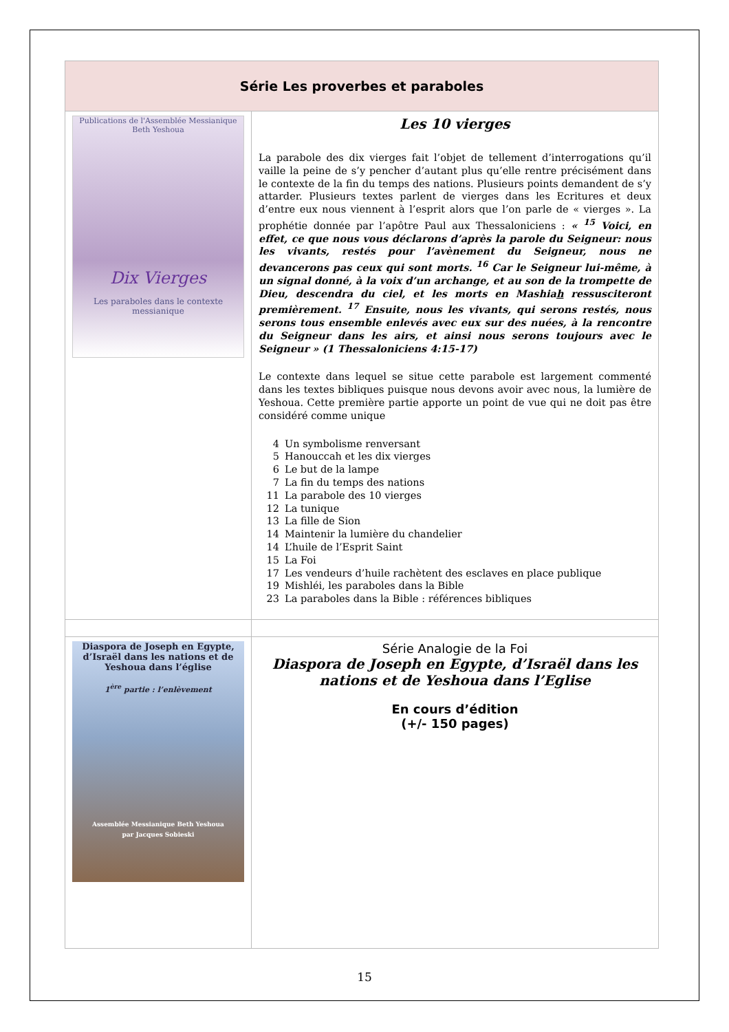| Série Les proverbes et paraboles | |
| --- | --- |
| Publications de l'Assemblée Messianique Beth Yeshoua Dix Vierges Les paraboles dans le contexte messianique | Les 10 vierges La parabole des dix vierges fait l’objet de tellement d’interrogations qu’il vaille la peine de s’y pencher d’autant plus qu’elle rentre précisément dans le contexte de la fin du temps des nations. Plusieurs points demandent de s’y attarder. Plusieurs textes parlent de vierges dans les Ecritures et deux d’entre eux nous viennent à l’esprit alors que l’on parle de « vierges ». La prophétie donnée par l’apôtre Paul aux Thessaloniciens : « <sup>15</sup> Voici, en effet, ce que nous vous déclarons d’après la parole du Seigneur: nous les vivants, restés pour l’avènement du Seigneur, nous ne devancerons pas ceux qui sont morts. <sup>16</sup> Car le Seigneur lui-même, à un signal donné, à la voix d’un archange, et au son de la trompette de Dieu, descendra du ciel, et les morts en Mashia h ressusciteront premièrement. <sup>17</sup> Ensuite, nous les vivants, qui serons restés, nous serons tous ensemble enlevés avec eux sur des nuées, à la rencontre du Seigneur dans les airs, et ainsi nous serons toujours avec le Seigneur » (1 Thessaloniciens 4:15-17) Le contexte dans lequel se situe cette parabole est largement commenté dans les textes bibliques puisque nous devons avoir avec nous, la lumière de Yeshoua. Cette première partie apporte un point de vue qui ne doit pas être considéré comme unique 4 Un symbolisme renversant 5 Hanouccah et les dix vierges 6 Le but de la lampe 7 La fin du temps des nations 11 La parabole des 10 vierges 12 La tunique 13 La fille de Sion 14 Maintenir la lumière du chandelier 14 L’huile de l’Esprit Saint 15 La Foi 17 Les vendeurs d’huile rachètent des esclaves en place publique 19 Mishléi, les paraboles dans la Bible 23 La paraboles dans la Bible : références bibliques |
| Diaspora de Joseph en Egypte, d’Israël dans les nations et de Yeshoua dans l’église 1<sup>ère</sup> partie : l’enlèvement Assemblée Messianique Beth Yeshoua par Jacques Sobieski | Série Analogie de la Foi Diaspora de Joseph en Egypte, d’Israël dans les nations et de Yeshoua dans l’Eglise En cours d’édition (+/- 150 pages) |
15